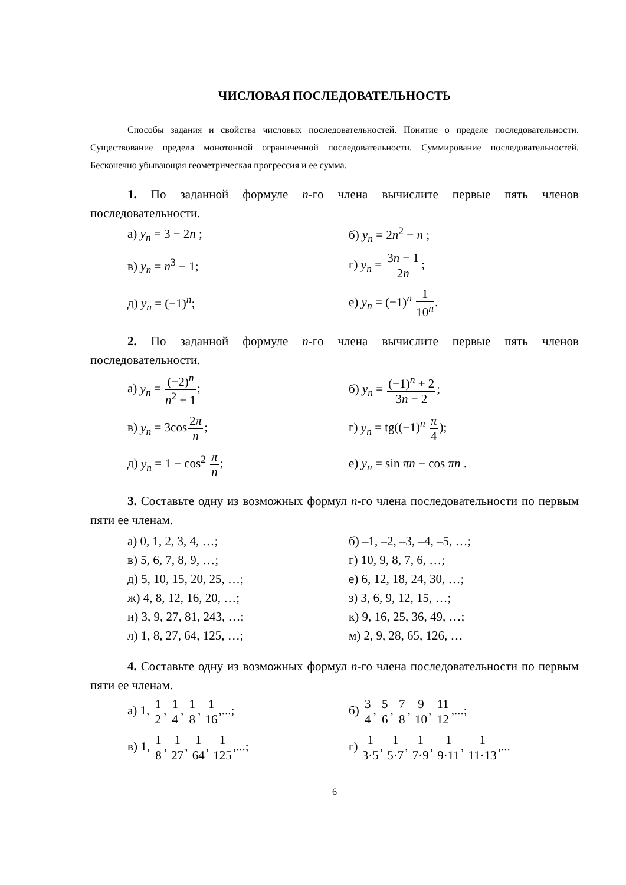ЧИСЛОВАЯ ПОСЛЕДОВАТЕЛЬНОСТЬ
Способы задания и свойства числовых последовательностей. Понятие о пределе последовательности. Существование предела монотонной ограниченной последовательности. Суммирование последовательностей. Бесконечно убывающая геометрическая прогрессия и ее сумма.
1. По заданной формуле n-го члена вычислите первые пять членов последовательности.
а) y<sub>n</sub> = 3 − 2n ;
б) y<sub>n</sub> = 2n<sup>2</sup> − n ;
в) y<sub>n</sub> = n<sup>3</sup> − 1;
г) y<sub>n</sub> = 3n − 1 2n;
д) y<sub>n</sub> = (−1)<sup>n</sup>;
е) y<sub>n</sub> = (−1)<sup>n</sup> 1 10<sup>n</sup>.
2. По заданной формуле n-го члена вычислите первые пять членов последовательности.
а) y<sub>n</sub> = (−2)<sup>n</sup> n<sup>2</sup> + 1;
б) y<sub>n</sub> = (−1)<sup>n</sup> + 2 3n − 2;
в) y<sub>n</sub> = 3cos2π n;
г) y<sub>n</sub> = tg((−1)<sup>n</sup> π 4);
д) y<sub>n</sub> = 1 − cos<sup>2</sup> π n;
е) y<sub>n</sub> = sin πn − cos πn .
3. Составьте одну из возможных формул n-го члена последовательности по первым пяти ее членам.
а) 0, 1, 2, 3, 4, …;
б) –1, –2, –3, –4, –5, …;
в) 5, 6, 7, 8, 9, …;
г) 10, 9, 8, 7, 6, …;
д) 5, 10, 15, 20, 25, …;
е) 6, 12, 18, 24, 30, …;
ж) 4, 8, 12, 16, 20, …;
з) 3, 6, 9, 12, 15, …;
и) 3, 9, 27, 81, 243, …;
к) 9, 16, 25, 36, 49, …;
л) 1, 8, 27, 64, 125, …;
м) 2, 9, 28, 65, 126, …
4. Составьте одну из возможных формул n-го члена последовательности по первым пяти ее членам.
а) 1, 1 2, 1 4, 1 8, 1 16,...;
б) 3 4, 5 6, 7 8, 9 10, 11 12,...;
в) 1, 1 8, 1 27, 1 64, 1 125,...;
г) 1 3·5, 1 5·7, 1 7·9, 1 9·11, 1 11·13,...
6